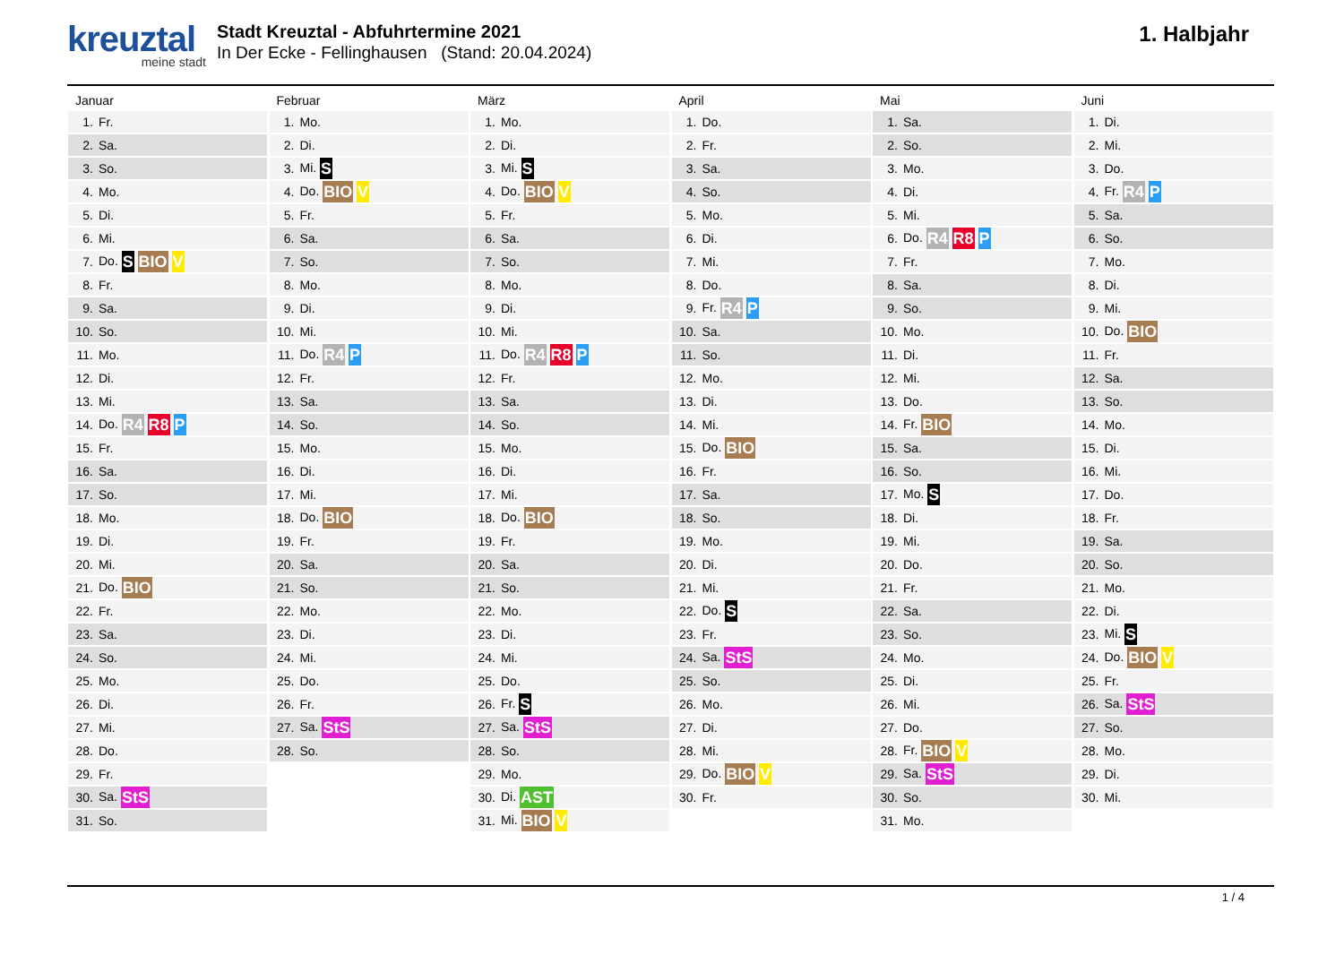kreuztal
meine stadt
Stadt Kreuztal - Abfuhrtermine 2021
In Der Ecke - Fellinghausen (Stand: 20.04.2024)
1. Halbjahr
Januar
| 1. | Fr. |
| 2. | Sa. |
| 3. | So. |
| 4. | Mo. |
| 5. | Di. |
| 6. | Mi. |
| 7. | Do. S BIO V |
| 8. | Fr. |
| 9. | Sa. |
| 10. | So. |
| 11. | Mo. |
| 12. | Di. |
| 13. | Mi. |
| 14. | Do. R4 R8 P |
| 15. | Fr. |
| 16. | Sa. |
| 17. | So. |
| 18. | Mo. |
| 19. | Di. |
| 20. | Mi. |
| 21. | Do. BIO |
| 22. | Fr. |
| 23. | Sa. |
| 24. | So. |
| 25. | Mo. |
| 26. | Di. |
| 27. | Mi. |
| 28. | Do. |
| 29. | Fr. |
| 30. | Sa. StS |
| 31. | So. |
Februar
| 1. | Mo. |
| 2. | Di. |
| 3. | Mi. S |
| 4. | Do. BIO V |
| 5. | Fr. |
| 6. | Sa. |
| 7. | So. |
| 8. | Mo. |
| 9. | Di. |
| 10. | Mi. |
| 11. | Do. R4 P |
| 12. | Fr. |
| 13. | Sa. |
| 14. | So. |
| 15. | Mo. |
| 16. | Di. |
| 17. | Mi. |
| 18. | Do. BIO |
| 19. | Fr. |
| 20. | Sa. |
| 21. | So. |
| 22. | Mo. |
| 23. | Di. |
| 24. | Mi. |
| 25. | Do. |
| 26. | Fr. |
| 27. | Sa. StS |
| 28. | So. |
März
| 1. | Mo. |
| 2. | Di. |
| 3. | Mi. S |
| 4. | Do. BIO V |
| 5. | Fr. |
| 6. | Sa. |
| 7. | So. |
| 8. | Mo. |
| 9. | Di. |
| 10. | Mi. |
| 11. | Do. R4 R8 P |
| 12. | Fr. |
| 13. | Sa. |
| 14. | So. |
| 15. | Mo. |
| 16. | Di. |
| 17. | Mi. |
| 18. | Do. BIO |
| 19. | Fr. |
| 20. | Sa. |
| 21. | So. |
| 22. | Mo. |
| 23. | Di. |
| 24. | Mi. |
| 25. | Do. |
| 26. | Fr. S |
| 27. | Sa. StS |
| 28. | So. |
| 29. | Mo. |
| 30. | Di. AST |
| 31. | Mi. BIO V |
April
| 1. | Do. |
| 2. | Fr. |
| 3. | Sa. |
| 4. | So. |
| 5. | Mo. |
| 6. | Di. |
| 7. | Mi. |
| 8. | Do. |
| 9. | Fr. R4 P |
| 10. | Sa. |
| 11. | So. |
| 12. | Mo. |
| 13. | Di. |
| 14. | Mi. |
| 15. | Do. BIO |
| 16. | Fr. |
| 17. | Sa. |
| 18. | So. |
| 19. | Mo. |
| 20. | Di. |
| 21. | Mi. |
| 22. | Do. S |
| 23. | Fr. |
| 24. | Sa. StS |
| 25. | So. |
| 26. | Mo. |
| 27. | Di. |
| 28. | Mi. |
| 29. | Do. BIO V |
| 30. | Fr. |
Mai
| 1. | Sa. |
| 2. | So. |
| 3. | Mo. |
| 4. | Di. |
| 5. | Mi. |
| 6. | Do. R4 R8 P |
| 7. | Fr. |
| 8. | Sa. |
| 9. | So. |
| 10. | Mo. |
| 11. | Di. |
| 12. | Mi. |
| 13. | Do. |
| 14. | Fr. BIO |
| 15. | Sa. |
| 16. | So. |
| 17. | Mo. S |
| 18. | Di. |
| 19. | Mi. |
| 20. | Do. |
| 21. | Fr. |
| 22. | Sa. |
| 23. | So. |
| 24. | Mo. |
| 25. | Di. |
| 26. | Mi. |
| 27. | Do. |
| 28. | Fr. BIO V |
| 29. | Sa. StS |
| 30. | So. |
| 31. | Mo. |
Juni
| 1. | Di. |
| 2. | Mi. |
| 3. | Do. |
| 4. | Fr. R4 P |
| 5. | Sa. |
| 6. | So. |
| 7. | Mo. |
| 8. | Di. |
| 9. | Mi. |
| 10. | Do. BIO |
| 11. | Fr. |
| 12. | Sa. |
| 13. | So. |
| 14. | Mo. |
| 15. | Di. |
| 16. | Mi. |
| 17. | Do. |
| 18. | Fr. |
| 19. | Sa. |
| 20. | So. |
| 21. | Mo. |
| 22. | Di. |
| 23. | Mi. S |
| 24. | Do. BIO V |
| 25. | Fr. |
| 26. | Sa. StS |
| 27. | So. |
| 28. | Mo. |
| 29. | Di. |
| 30. | Mi. |
1 / 4